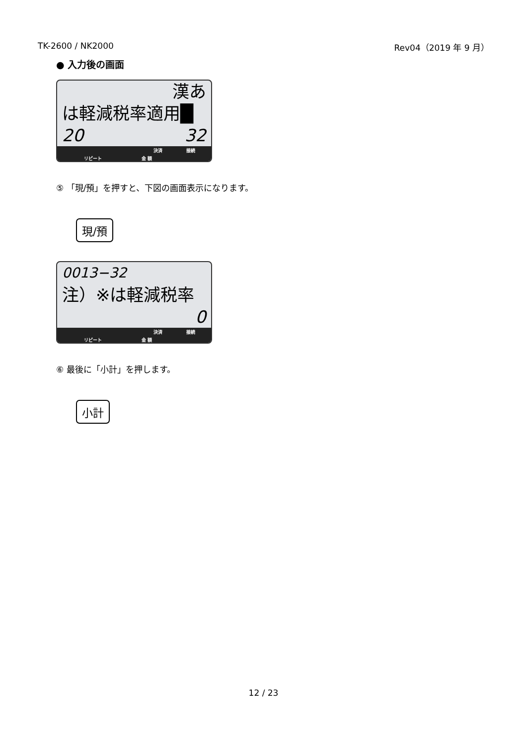TK-2600 / NK2000 Rev04（2019 年 9 月）
● 入力後の画面
漢あ
は軽減税率適用█
20 32
決済 接続
リピート 金 額
⑤ 「現/預」を押すと、下図の画面表示になります。
現/預
0013−32
注）※は軽減税率
0
決済 接続
リピート 金 額
⑥ 最後に「小計」を押します。
小計
12 / 23